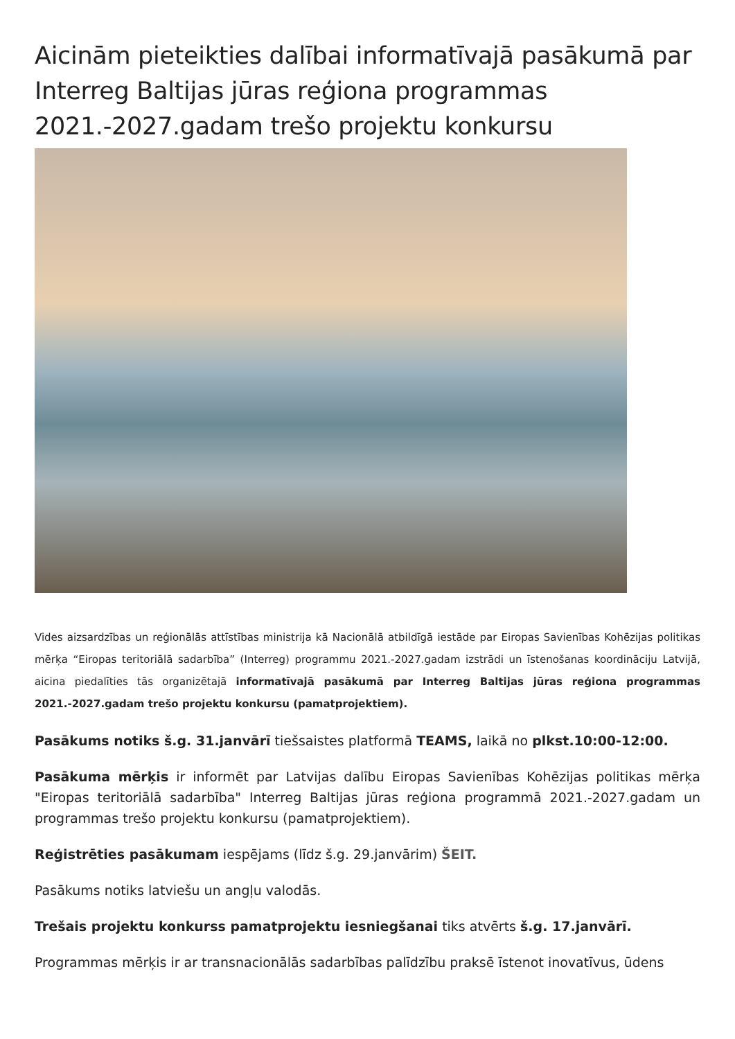Aicinām pieteikties dalībai informatīvajā pasākumā par Interreg Baltijas jūras reģiona programmas 2021.-2027.gadam trešo projektu konkursu
Vides aizsardzības un reģionālās attīstības ministrija kā Nacionālā atbildīgā iestāde par Eiropas Savienības Kohēzijas politikas mērķa “Eiropas teritoriālā sadarbība” (Interreg) programmu 2021.-2027.gadam izstrādi un īstenošanas koordināciju Latvijā, aicina piedalīties tās organizētajā informatīvajā pasākumā par Interreg Baltijas jūras reģiona programmas 2021.-2027.gadam trešo projektu konkursu (pamatprojektiem).
Pasākums notiks š.g. 31.janvārī tiešsaistes platformā TEAMS, laikā no plkst.10:00-12:00.
Pasākuma mērķis ir informēt par Latvijas dalību Eiropas Savienības Kohēzijas politikas mērķa "Eiropas teritoriālā sadarbība" Interreg Baltijas jūras reģiona programmā 2021.-2027.gadam un programmas trešo projektu konkursu (pamatprojektiem).
Reģistrēties pasākumam iespējams (līdz š.g. 29.janvārim) ŠEIT.
Pasākums notiks latviešu un angļu valodās.
Trešais projektu konkurss pamatprojektu iesniegšanai tiks atvērts š.g. 17.janvārī.
Programmas mērķis ir ar transnacionālās sadarbības palīdzību praksē īstenot inovatīvus, ūdens